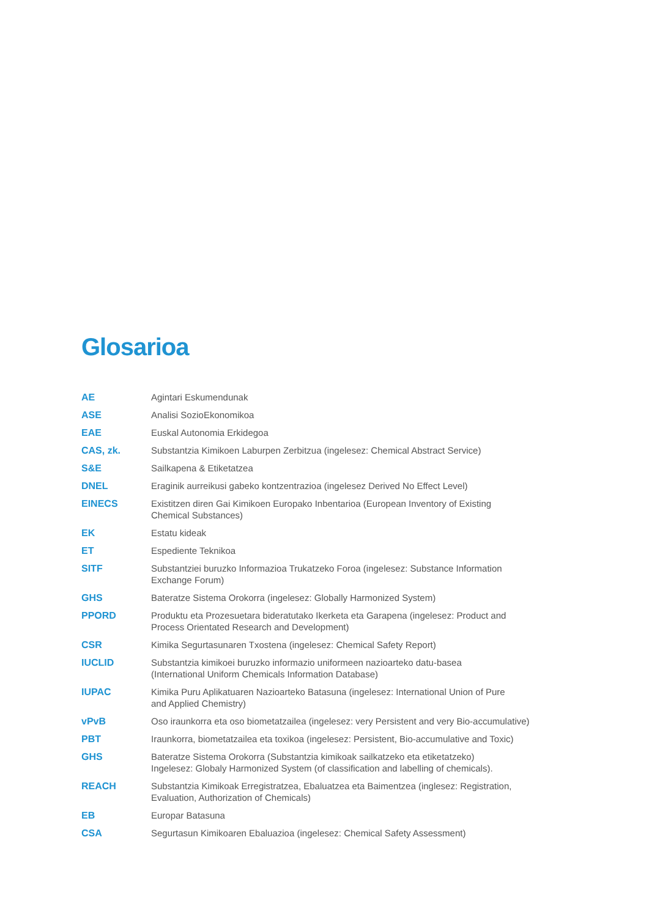Glosarioa
| AE | Agintari Eskumendunak |
| ASE | Analisi SozioEkonomikoa |
| EAE | Euskal Autonomia Erkidegoa |
| CAS, zk. | Substantzia Kimikoen Laburpen Zerbitzua (ingelesez: Chemical Abstract Service) |
| S&E | Sailkapena & Etiketatzea |
| DNEL | Eraginik aurreikusi gabeko kontzentrazioa (ingelesez Derived No Effect Level) |
| EINECS | Existitzen diren Gai Kimikoen Europako Inbentarioa (European Inventory of Existing Chemical Substances) |
| EK | Estatu kideak |
| ET | Espediente Teknikoa |
| SITF | Substantziei buruzko Informazioa Trukatzeko Foroa (ingelesez: Substance Information Exchange Forum) |
| GHS | Bateratze Sistema Orokorra (ingelesez: Globally Harmonized System) |
| PPORD | Produktu eta Prozesuetara bideratutako Ikerketa eta Garapena (ingelesez: Product and Process Orientated Research and Development) |
| CSR | Kimika Segurtasunaren Txostena (ingelesez: Chemical Safety Report) |
| IUCLID | Substantzia kimikoei buruzko informazio uniformeen nazioarteko datu-basea (International Uniform Chemicals Information Database) |
| IUPAC | Kimika Puru Aplikatuaren Nazioarteko Batasuna (ingelesez: International Union of Pure and Applied Chemistry) |
| vPvB | Oso iraunkorra eta oso biometatzailea (ingelesez: very Persistent and very Bio-accumulative) |
| PBT | Iraunkorra, biometatzailea eta toxikoa (ingelesez: Persistent, Bio-accumulative and Toxic) |
| GHS | Bateratze Sistema Orokorra (Substantzia kimikoak sailkatzeko eta etiketatzeko) Ingelesez: Globaly Harmonized System (of classification and labelling of chemicals). |
| REACH | Substantzia Kimikoak Erregistratzea, Ebaluatzea eta Baimentzea (inglesez: Registration, Evaluation, Authorization of Chemicals) |
| EB | Europar Batasuna |
| CSA | Segurtasun Kimikoaren Ebaluazioa (ingelesez: Chemical Safety Assessment) |